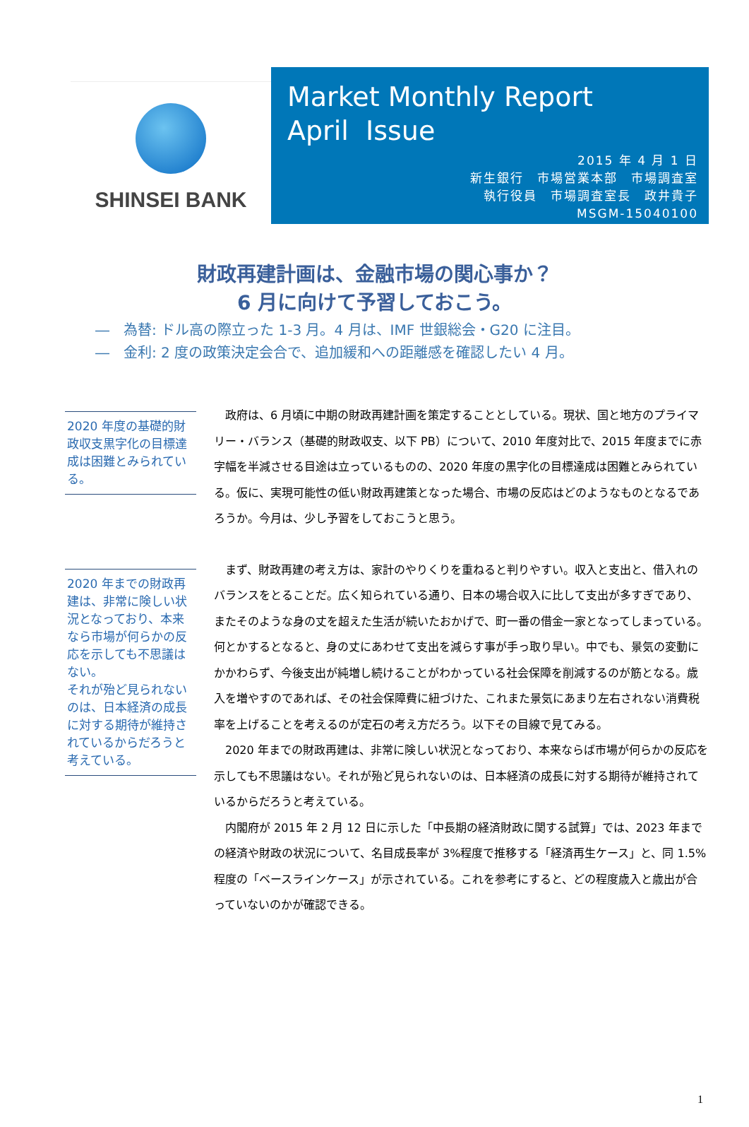SHINSEI BANK
Market Monthly Report
April Issue
2015 年 4 月 1 日
新生銀行　市場営業本部　市場調査室
執行役員　市場調査室長　政井貴子
MSGM-15040100
財政再建計画は、金融市場の関心事か？
6 月に向けて予習しておこう。
―　為替: ドル高の際立った 1-3 月。4 月は、IMF 世銀総会・G20 に注目。
―　金利: 2 度の政策決定会合で、追加緩和への距離感を確認したい 4 月。
2020 年度の基礎的財政収支黒字化の目標達成は困難とみられている。
2020 年までの財政再建は、非常に険しい状況となっており、本来なら市場が何らかの反応を示しても不思議はない。
それが殆ど見られないのは、日本経済の成長に対する期待が維持されているからだろうと考えている。
政府は、6 月頃に中期の財政再建計画を策定することとしている。現状、国と地方のプライマリー・バランス（基礎的財政収支、以下 PB）について、2010 年度対比で、2015 年度までに赤字幅を半減させる目途は立っているものの、2020 年度の黒字化の目標達成は困難とみられている。仮に、実現可能性の低い財政再建策となった場合、市場の反応はどのようなものとなるであろうか。今月は、少し予習をしておこうと思う。
まず、財政再建の考え方は、家計のやりくりを重ねると判りやすい。収入と支出と、借入れのバランスをとることだ。広く知られている通り、日本の場合収入に比して支出が多すぎであり、またそのような身の丈を超えた生活が続いたおかげで、町一番の借金一家となってしまっている。何とかするとなると、身の丈にあわせて支出を減らす事が手っ取り早い。中でも、景気の変動にかかわらず、今後支出が純増し続けることがわかっている社会保障を削減するのが筋となる。歳入を増やすのであれば、その社会保障費に紐づけた、これまた景気にあまり左右されない消費税率を上げることを考えるのが定石の考え方だろう。以下その目線で見てみる。
2020 年までの財政再建は、非常に険しい状況となっており、本来ならば市場が何らかの反応を示しても不思議はない。それが殆ど見られないのは、日本経済の成長に対する期待が維持されているからだろうと考えている。
内閣府が 2015 年 2 月 12 日に示した「中長期の経済財政に関する試算」では、2023 年までの経済や財政の状況について、名目成長率が 3%程度で推移する「経済再生ケース」と、同 1.5%程度の「ベースラインケース」が示されている。これを参考にすると、どの程度歳入と歳出が合っていないのかが確認できる。
1